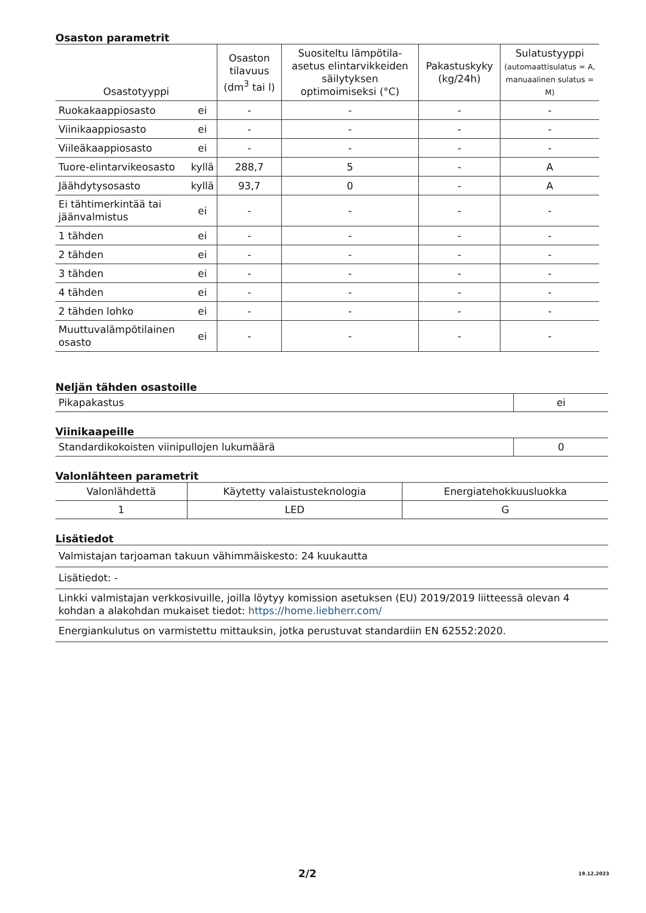Osaston parametrit
| Osastotyyppi | | Osaston tilavuus (dm<sup>3</sup> tai l) | Suositeltu lämpötila-asetus elintarvikkeiden säilytyksen optimoimiseksi (°C) | Pakastuskyky (kg/24h) | Sulatustyyppi (automaattisulatus = A, manuaalinen sulatus = M) |
| --- | --- | --- | --- | --- | --- |
| Ruokakaappiosasto | ei | - | - | - | - |
| Viinikaappiosasto | ei | - | - | - | - |
| Viileäkaappiosasto | ei | - | - | - | - |
| Tuore-elintarvikeosasto | kyllä | 288,7 | 5 | - | A |
| Jäähdytysosasto | kyllä | 93,7 | 0 | - | A |
| Ei tähtimerkintää tai jäänvalmistus | ei | - | - | - | - |
| 1 tähden | ei | - | - | - | - |
| 2 tähden | ei | - | - | - | - |
| 3 tähden | ei | - | - | - | - |
| 4 tähden | ei | - | - | - | - |
| 2 tähden lohko | ei | - | - | - | - |
| Muuttuvalämpötilainen osasto | ei | - | - | - | - |
Neljän tähden osastoille
| Pikapakastus | ei |
Viinikaapeille
| Standardikokoisten viinipullojen lukumäärä | 0 |
Valonlähteen parametrit
| Valonlähdettä | Käytetty valaistusteknologia | Energiatehokkuusluokka |
| 1 | LED | G |
Lisätiedot
| Valmistajan tarjoaman takuun vähimmäiskesto: 24 kuukautta |
| Lisätiedot: - |
| Linkki valmistajan verkkosivuille, joilla löytyy komission asetuksen (EU) 2019/2019 liitteessä olevan 4 kohdan a alakohdan mukaiset tiedot: https://home.liebherr.com/ |
| Energiankulutus on varmistettu mittauksin, jotka perustuvat standardiin EN 62552:2020. |
2/2 19.12.2023